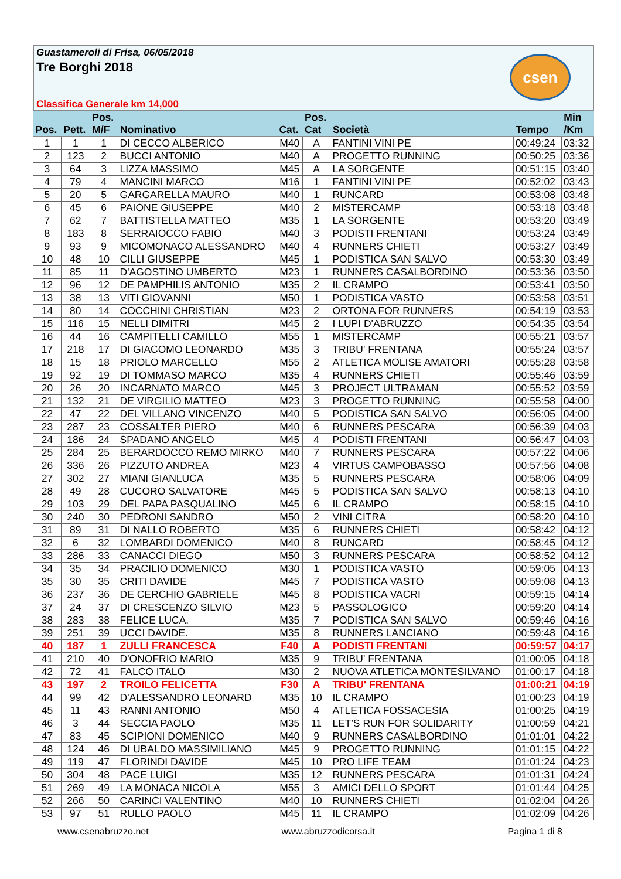Guastameroli di Frisa, 06/05/2018
Tre Borghi 2018
csen
Classifica Generale km 14,000
| Pos. | Pett. | Pos. M/F | Nominativo | Cat. | Pos. Cat | Società | Tempo | Min /Km |
| --- | --- | --- | --- | --- | --- | --- | --- | --- |
| 1 | 1 | 1 | DI CECCO ALBERICO | M40 | A | FANTINI VINI PE | 00:49:24 | 03:32 |
| 2 | 123 | 2 | BUCCI ANTONIO | M40 | A | PROGETTO RUNNING | 00:50:25 | 03:36 |
| 3 | 64 | 3 | LIZZA MASSIMO | M45 | A | LA SORGENTE | 00:51:15 | 03:40 |
| 4 | 79 | 4 | MANCINI MARCO | M16 | 1 | FANTINI VINI PE | 00:52:02 | 03:43 |
| 5 | 20 | 5 | GARGARELLA MAURO | M40 | 1 | RUNCARD | 00:53:08 | 03:48 |
| 6 | 45 | 6 | PAIONE GIUSEPPE | M40 | 2 | MISTERCAMP | 00:53:18 | 03:48 |
| 7 | 62 | 7 | BATTISTELLA MATTEO | M35 | 1 | LA SORGENTE | 00:53:20 | 03:49 |
| 8 | 183 | 8 | SERRAIOCCO FABIO | M40 | 3 | PODISTI FRENTANI | 00:53:24 | 03:49 |
| 9 | 93 | 9 | MICOMONACO ALESSANDRO | M40 | 4 | RUNNERS CHIETI | 00:53:27 | 03:49 |
| 10 | 48 | 10 | CILLI GIUSEPPE | M45 | 1 | PODISTICA SAN SALVO | 00:53:30 | 03:49 |
| 11 | 85 | 11 | D'AGOSTINO UMBERTO | M23 | 1 | RUNNERS CASALBORDINO | 00:53:36 | 03:50 |
| 12 | 96 | 12 | DE PAMPHILIS ANTONIO | M35 | 2 | IL CRAMPO | 00:53:41 | 03:50 |
| 13 | 38 | 13 | VITI GIOVANNI | M50 | 1 | PODISTICA VASTO | 00:53:58 | 03:51 |
| 14 | 80 | 14 | COCCHINI CHRISTIAN | M23 | 2 | ORTONA FOR RUNNERS | 00:54:19 | 03:53 |
| 15 | 116 | 15 | NELLI DIMITRI | M45 | 2 | I LUPI D'ABRUZZO | 00:54:35 | 03:54 |
| 16 | 44 | 16 | CAMPITELLI CAMILLO | M55 | 1 | MISTERCAMP | 00:55:21 | 03:57 |
| 17 | 218 | 17 | DI GIACOMO LEONARDO | M35 | 3 | TRIBU' FRENTANA | 00:55:24 | 03:57 |
| 18 | 15 | 18 | PRIOLO MARCELLO | M55 | 2 | ATLETICA MOLISE AMATORI | 00:55:28 | 03:58 |
| 19 | 92 | 19 | DI TOMMASO MARCO | M35 | 4 | RUNNERS CHIETI | 00:55:46 | 03:59 |
| 20 | 26 | 20 | INCARNATO MARCO | M45 | 3 | PROJECT ULTRAMAN | 00:55:52 | 03:59 |
| 21 | 132 | 21 | DE VIRGILIO MATTEO | M23 | 3 | PROGETTO RUNNING | 00:55:58 | 04:00 |
| 22 | 47 | 22 | DEL VILLANO VINCENZO | M40 | 5 | PODISTICA SAN SALVO | 00:56:05 | 04:00 |
| 23 | 287 | 23 | COSSALTER PIERO | M40 | 6 | RUNNERS PESCARA | 00:56:39 | 04:03 |
| 24 | 186 | 24 | SPADANO ANGELO | M45 | 4 | PODISTI FRENTANI | 00:56:47 | 04:03 |
| 25 | 284 | 25 | BERARDOCCO REMO MIRKO | M40 | 7 | RUNNERS PESCARA | 00:57:22 | 04:06 |
| 26 | 336 | 26 | PIZZUTO ANDREA | M23 | 4 | VIRTUS CAMPOBASSO | 00:57:56 | 04:08 |
| 27 | 302 | 27 | MIANI GIANLUCA | M35 | 5 | RUNNERS PESCARA | 00:58:06 | 04:09 |
| 28 | 49 | 28 | CUCORO SALVATORE | M45 | 5 | PODISTICA SAN SALVO | 00:58:13 | 04:10 |
| 29 | 103 | 29 | DEL PAPA PASQUALINO | M45 | 6 | IL CRAMPO | 00:58:15 | 04:10 |
| 30 | 240 | 30 | PEDRONI SANDRO | M50 | 2 | VINI CITRA | 00:58:20 | 04:10 |
| 31 | 89 | 31 | DI NALLO ROBERTO | M35 | 6 | RUNNERS CHIETI | 00:58:42 | 04:12 |
| 32 | 6 | 32 | LOMBARDI DOMENICO | M40 | 8 | RUNCARD | 00:58:45 | 04:12 |
| 33 | 286 | 33 | CANACCI DIEGO | M50 | 3 | RUNNERS PESCARA | 00:58:52 | 04:12 |
| 34 | 35 | 34 | PRACILIO DOMENICO | M30 | 1 | PODISTICA VASTO | 00:59:05 | 04:13 |
| 35 | 30 | 35 | CRITI DAVIDE | M45 | 7 | PODISTICA VASTO | 00:59:08 | 04:13 |
| 36 | 237 | 36 | DE CERCHIO GABRIELE | M45 | 8 | PODISTICA VACRI | 00:59:15 | 04:14 |
| 37 | 24 | 37 | DI CRESCENZO SILVIO | M23 | 5 | PASSOLOGICO | 00:59:20 | 04:14 |
| 38 | 283 | 38 | FELICE LUCA. | M35 | 7 | PODISTICA SAN SALVO | 00:59:46 | 04:16 |
| 39 | 251 | 39 | UCCI DAVIDE. | M35 | 8 | RUNNERS LANCIANO | 00:59:48 | 04:16 |
| 40 | 187 | 1 | ZULLI FRANCESCA | F40 | A | PODISTI FRENTANI | 00:59:57 | 04:17 |
| 41 | 210 | 40 | D'ONOFRIO MARIO | M35 | 9 | TRIBU' FRENTANA | 01:00:05 | 04:18 |
| 42 | 72 | 41 | FALCO ITALO | M30 | 2 | NUOVA ATLETICA MONTESILVANO | 01:00:17 | 04:18 |
| 43 | 197 | 2 | TROILO FELICETTA | F30 | A | TRIBU' FRENTANA | 01:00:21 | 04:19 |
| 44 | 99 | 42 | D'ALESSANDRO LEONARD | M35 | 10 | IL CRAMPO | 01:00:23 | 04:19 |
| 45 | 11 | 43 | RANNI ANTONIO | M50 | 4 | ATLETICA FOSSACESIA | 01:00:25 | 04:19 |
| 46 | 3 | 44 | SECCIA PAOLO | M35 | 11 | LET'S RUN FOR SOLIDARITY | 01:00:59 | 04:21 |
| 47 | 83 | 45 | SCIPIONI DOMENICO | M40 | 9 | RUNNERS CASALBORDINO | 01:01:01 | 04:22 |
| 48 | 124 | 46 | DI UBALDO MASSIMILIANO | M45 | 9 | PROGETTO RUNNING | 01:01:15 | 04:22 |
| 49 | 119 | 47 | FLORINDI DAVIDE | M45 | 10 | PRO LIFE TEAM | 01:01:24 | 04:23 |
| 50 | 304 | 48 | PACE LUIGI | M35 | 12 | RUNNERS PESCARA | 01:01:31 | 04:24 |
| 51 | 269 | 49 | LA MONACA NICOLA | M55 | 3 | AMICI DELLO SPORT | 01:01:44 | 04:25 |
| 52 | 266 | 50 | CARINCI VALENTINO | M40 | 10 | RUNNERS CHIETI | 01:02:04 | 04:26 |
| 53 | 97 | 51 | RULLO PAOLO | M45 | 11 | IL CRAMPO | 01:02:09 | 04:26 |
www.csenabruzzo.net www.abruzzodicorsa.it Pagina 1 di 8